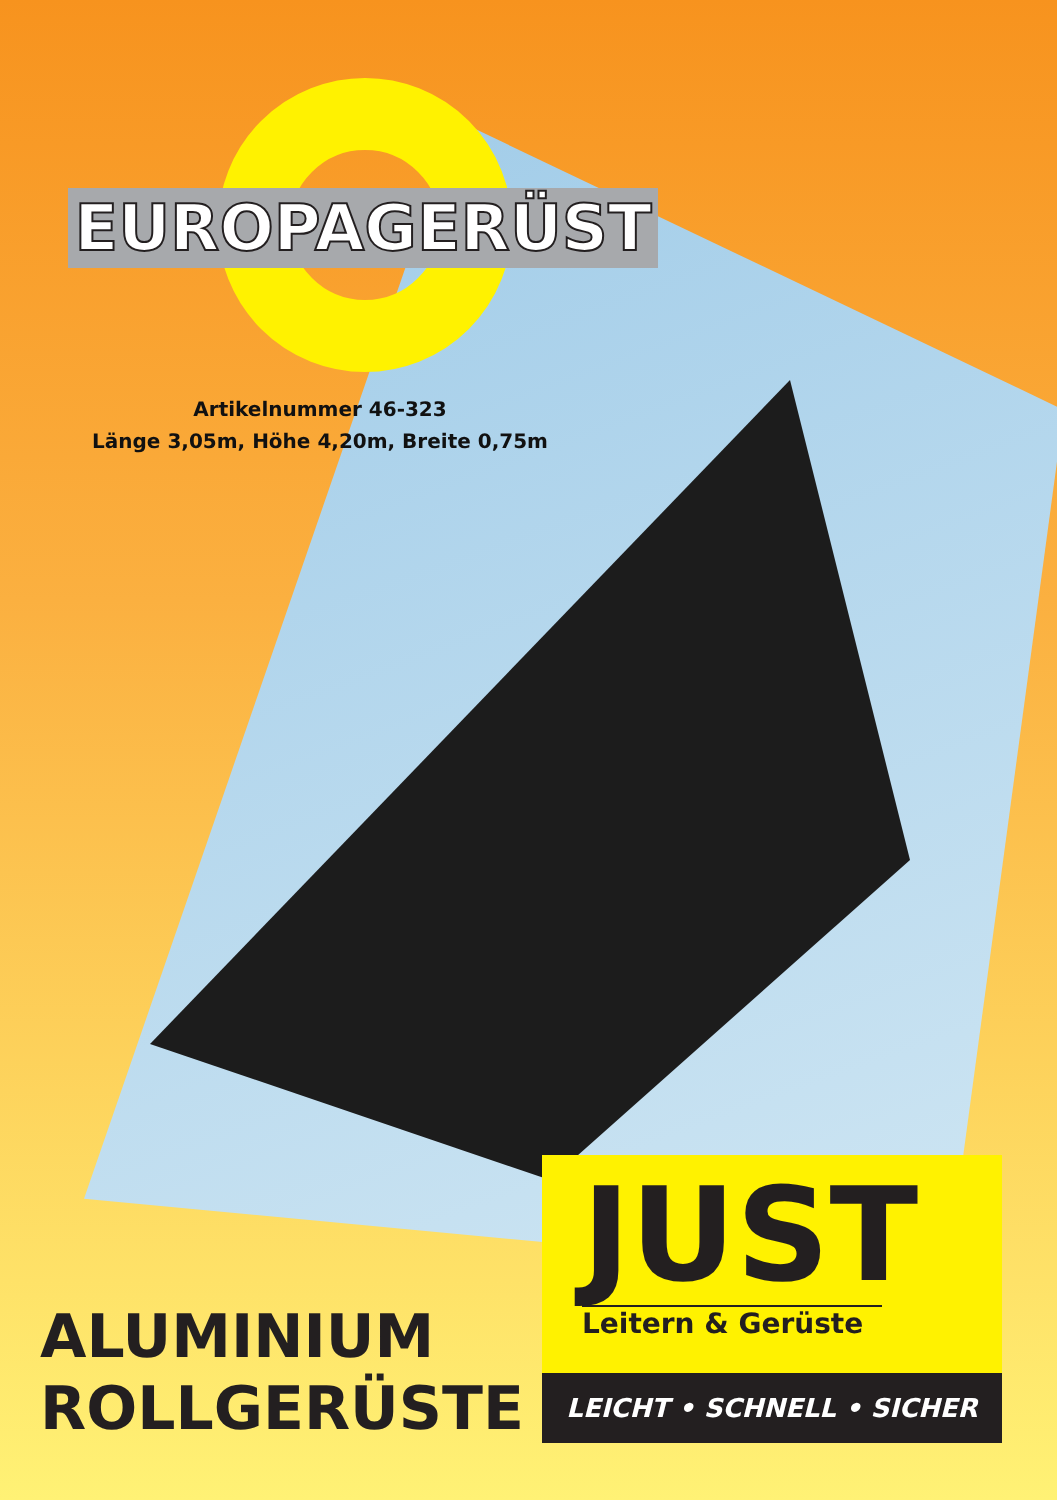EUROPAGERÜST
Artikelnummer 46-323
Länge 3,05m, Höhe 4,20m, Breite 0,75m
ALUMINIUM
ROLLGERÜSTE
JUST
Leitern & Gerüste
LEICHT • SCHNELL • SICHER